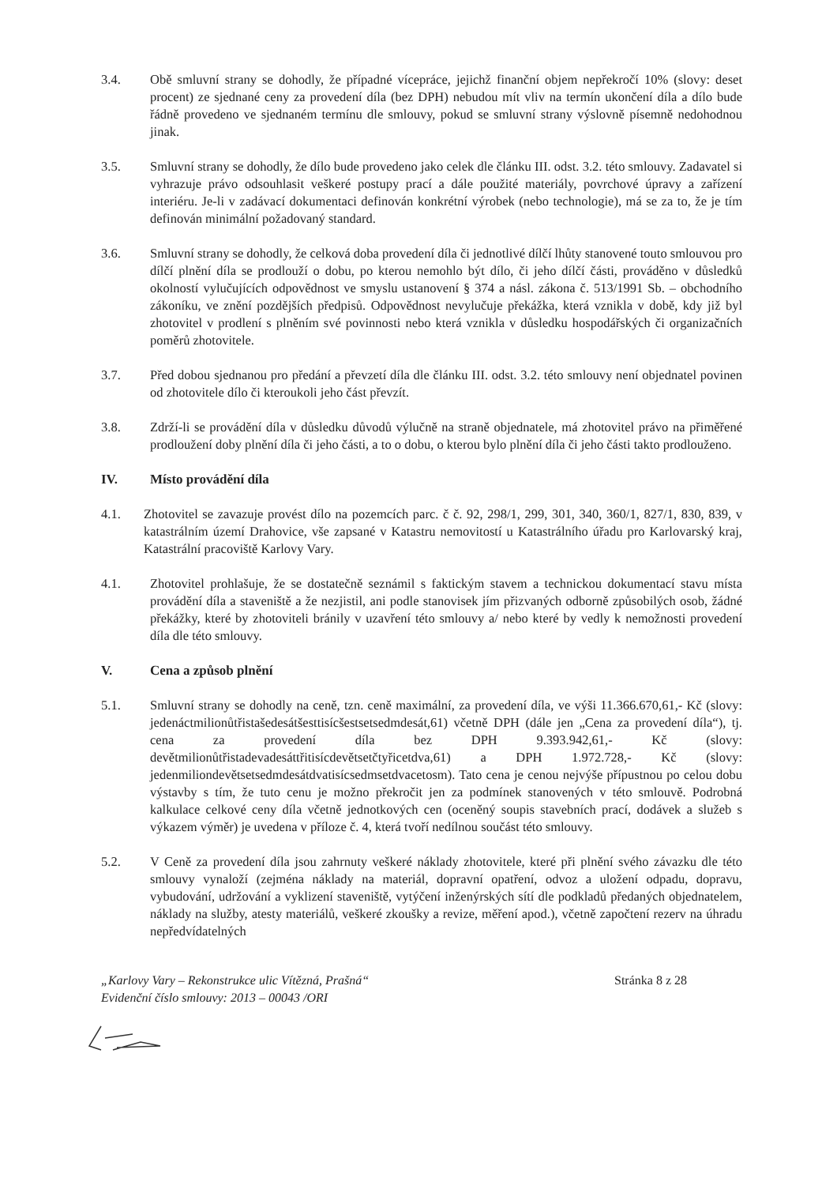3.4. Obě smluvní strany se dohodly, že případné vícepráce, jejichž finanční objem nepřekročí 10% (slovy: deset procent) ze sjednané ceny za provedení díla (bez DPH) nebudou mít vliv na termín ukončení díla a dílo bude řádně provedeno ve sjednaném termínu dle smlouvy, pokud se smluvní strany výslovně písemně nedohodnou jinak.
3.5. Smluvní strany se dohodly, že dílo bude provedeno jako celek dle článku III. odst. 3.2. této smlouvy. Zadavatel si vyhrazuje právo odsouhlasit veškeré postupy prací a dále použité materiály, povrchové úpravy a zařízení interiéru. Je-li v zadávací dokumentaci definován konkrétní výrobek (nebo technologie), má se za to, že je tím definován minimální požadovaný standard.
3.6. Smluvní strany se dohodly, že celková doba provedení díla či jednotlivé dílčí lhůty stanovené touto smlouvou pro dílčí plnění díla se prodlouží o dobu, po kterou nemohlo být dílo, či jeho dílčí části, prováděno v důsledků okolností vylučujících odpovědnost ve smyslu ustanovení § 374 a násl. zákona č. 513/1991 Sb. – obchodního zákoníku, ve znění pozdějších předpisů. Odpovědnost nevylučuje překážka, která vznikla v době, kdy již byl zhotovitel v prodlení s plněním své povinnosti nebo která vznikla v důsledku hospodářských či organizačních poměrů zhotovitele.
3.7. Před dobou sjednanou pro předání a převzetí díla dle článku III. odst. 3.2. této smlouvy není objednatel povinen od zhotovitele dílo či kteroukoli jeho část převzít.
3.8. Zdrží-li se provádění díla v důsledku důvodů výlučně na straně objednatele, má zhotovitel právo na přiměřené prodloužení doby plnění díla či jeho části, a to o dobu, o kterou bylo plnění díla či jeho části takto prodlouženo.
IV. Místo provádění díla
4.1. Zhotovitel se zavazuje provést dílo na pozemcích parc. č č. 92, 298/1, 299, 301, 340, 360/1, 827/1, 830, 839, v katastrálním území Drahovice, vše zapsané v Katastru nemovitostí u Katastrálního úřadu pro Karlovarský kraj, Katastrální pracoviště Karlovy Vary.
4.1. Zhotovitel prohlašuje, že se dostatečně seznámil s faktickým stavem a technickou dokumentací stavu místa provádění díla a staveniště a že nezjistil, ani podle stanovisek jím přizvaných odborně způsobilých osob, žádné překážky, které by zhotoviteli bránily v uzavření této smlouvy a/ nebo které by vedly k nemožnosti provedení díla dle této smlouvy.
V. Cena a způsob plnění
5.1. Smluvní strany se dohodly na ceně, tzn. ceně maximální, za provedení díla, ve výši 11.366.670,61,- Kč (slovy: jedenáctmilionůtřistašedesátšesttisícšestsetsedmdesát,61) včetně DPH (dále jen „Cena za provedení díla“), tj. cena za provedení díla bez DPH 9.393.942,61,- Kč (slovy: devětmilionůtřistadevadesáttřitisícdevětsetčtyřicetdva,61) a DPH 1.972.728,- Kč (slovy: jedenmiliondevětsetsedmdesátdvatisícsedmsetdvacetosm). Tato cena je cenou nejvýše přípustnou po celou dobu výstavby s tím, že tuto cenu je možno překročit jen za podmínek stanovených v této smlouvě. Podrobná kalkulace celkové ceny díla včetně jednotkových cen (oceněný soupis stavebních prací, dodávek a služeb s výkazem výměr) je uvedena v příloze č. 4, která tvoří nedílnou součást této smlouvy.
5.2. V Ceně za provedení díla jsou zahrnuty veškeré náklady zhotovitele, které při plnění svého závazku dle této smlouvy vynaloží (zejména náklady na materiál, dopravní opatření, odvoz a uložení odpadu, dopravu, vybudování, udržování a vyklizení staveniště, vytýčení inženýrských sítí dle podkladů předaných objednatelem, náklady na služby, atesty materiálů, veškeré zkoušky a revize, měření apod.), včetně započtení rezerv na úhradu nepředvídatelných
„Karlovy Vary – Rekonstrukce ulic Vítězná, Prašná“
Evidenční číslo smlouvy: 2013 – 00043 /ORI
Stránka 8 z 28